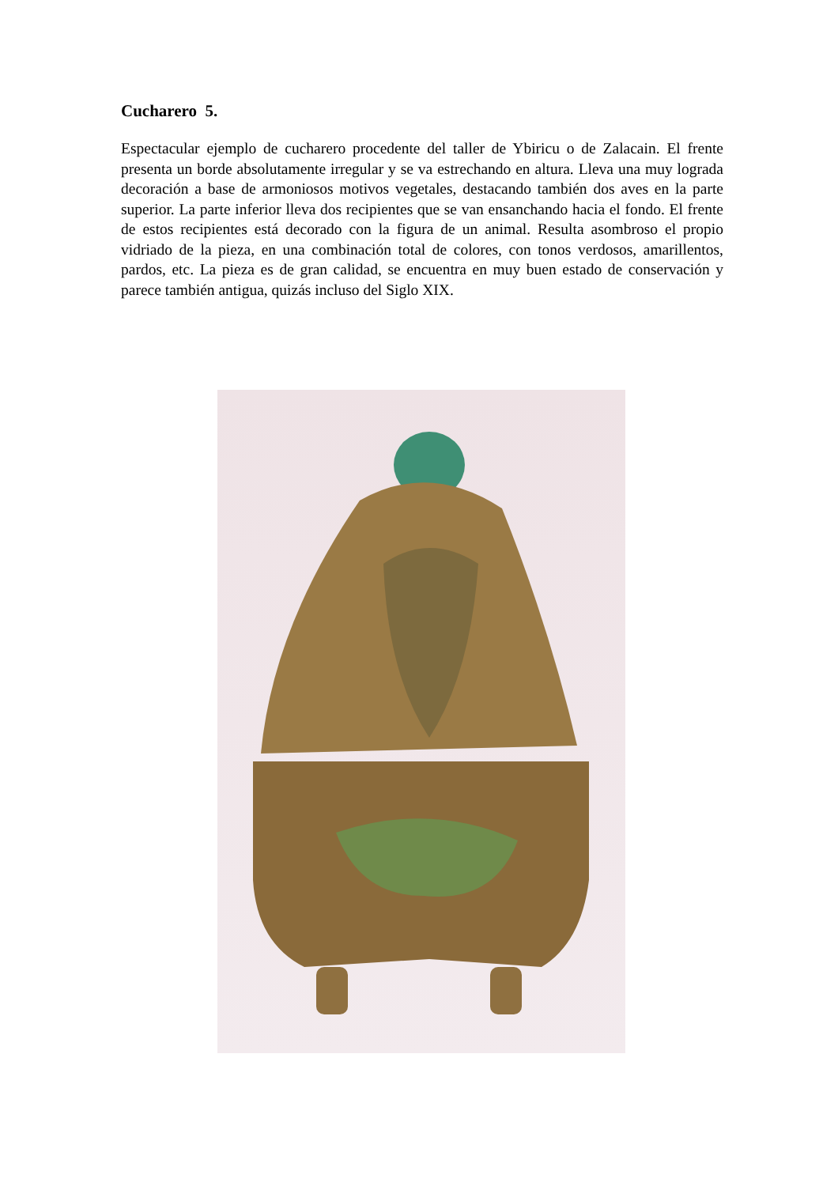Cucharero 5.
Espectacular ejemplo de cucharero procedente del taller de Ybiricu o de Zalacain. El frente presenta un borde absolutamente irregular y se va estrechando en altura. Lleva una muy lograda decoración a base de armoniosos motivos vegetales, destacando también dos aves en la parte superior. La parte inferior lleva dos recipientes que se van ensanchando hacia el fondo. El frente de estos recipientes está decorado con la figura de un animal. Resulta asombroso el propio vidriado de la pieza, en una combinación total de colores, con tonos verdosos, amarillentos, pardos, etc. La pieza es de gran calidad, se encuentra en muy buen estado de conservación y parece también antigua, quizás incluso del Siglo XIX.